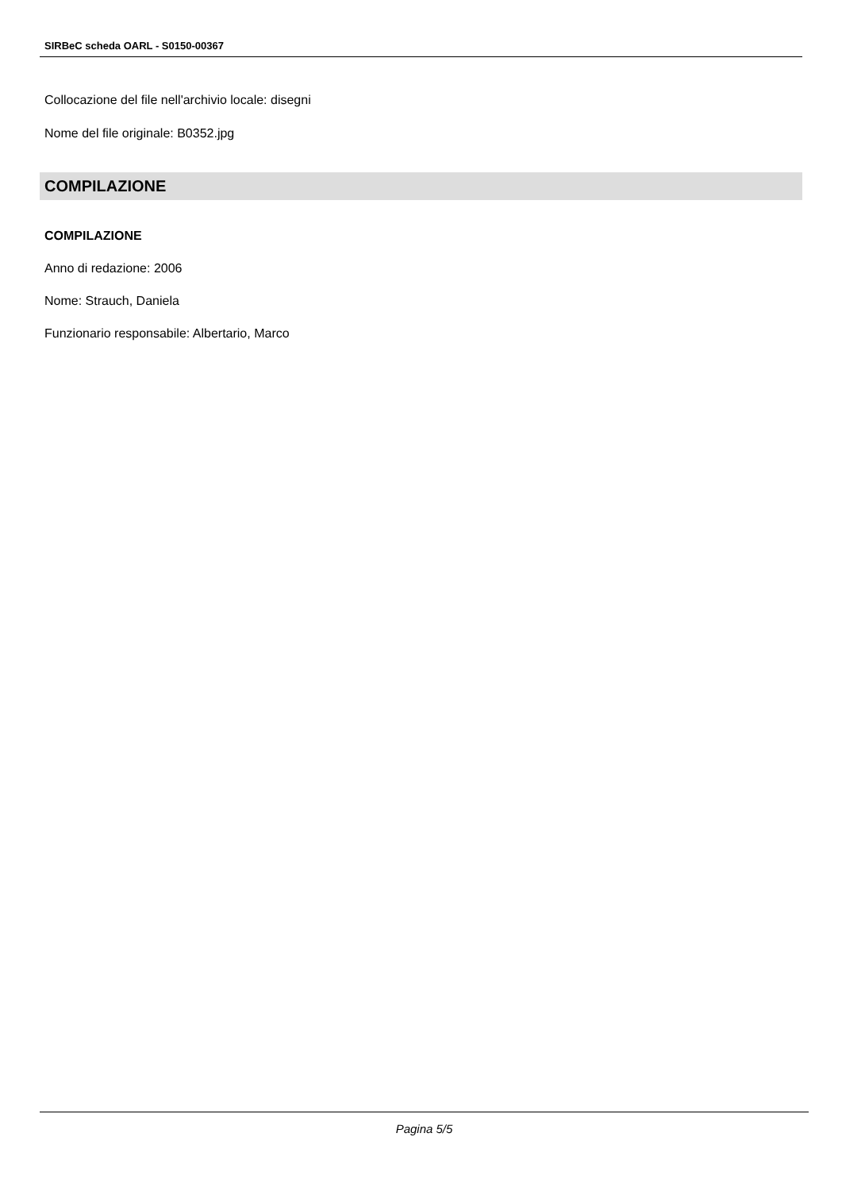SIRBeC scheda OARL - S0150-00367
Collocazione del file nell'archivio locale: disegni
Nome del file originale: B0352.jpg
COMPILAZIONE
COMPILAZIONE
Anno di redazione: 2006
Nome: Strauch, Daniela
Funzionario responsabile: Albertario, Marco
Pagina 5/5